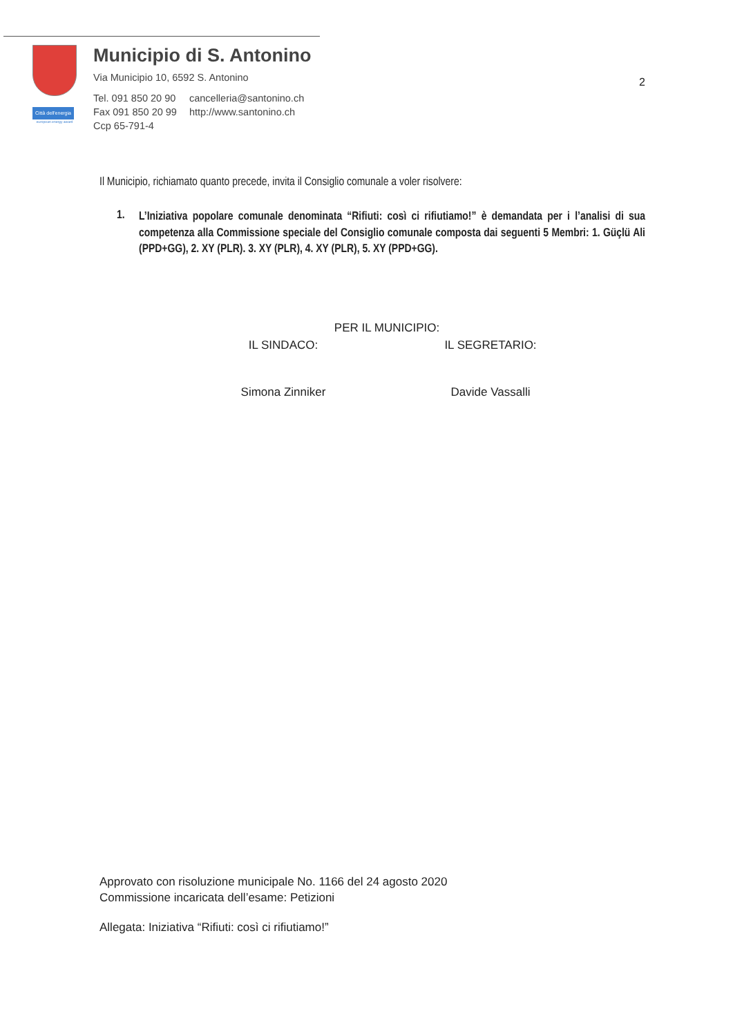Città dell'energia
european energy award
Municipio di S. Antonino
Via Municipio 10, 6592 S. Antonino
| Tel. 091 850 20 90 | cancelleria@santonino.ch |
| Fax 091 850 20 99 | http://www.santonino.ch |
| Ccp 65-791-4 | |
2
Il Municipio, richiamato quanto precede, invita il Consiglio comunale a voler risolvere:
1.
L’Iniziativa popolare comunale denominata “Rifiuti: così ci rifiutiamo!” è demandata per i l’analisi di sua competenza alla Commissione speciale del Consiglio comunale composta dai seguenti 5 Membri: 1. Güçlü Ali (PPD+GG), 2. XY (PLR). 3. XY (PLR), 4. XY (PLR), 5. XY (PPD+GG).
PER IL MUNICIPIO:
IL SINDACO: IL SEGRETARIO:
Simona Zinniker Davide Vassalli
Approvato con risoluzione municipale No. 1166 del 24 agosto 2020
Commissione incaricata dell’esame: Petizioni
Allegata: Iniziativa “Rifiuti: così ci rifiutiamo!”